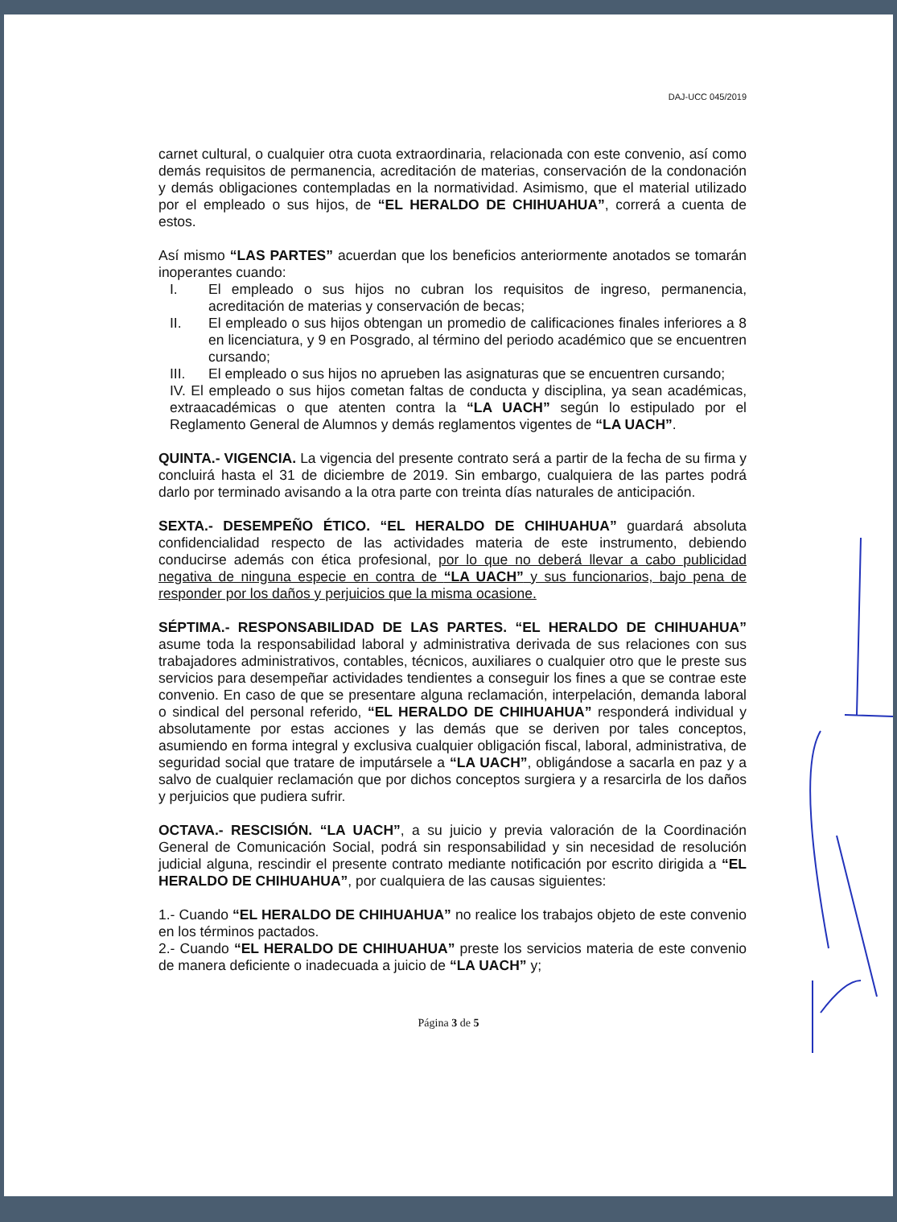DAJ-UCC 045/2019
carnet cultural, o cualquier otra cuota extraordinaria, relacionada con este convenio, así como demás requisitos de permanencia, acreditación de materias, conservación de la condonación y demás obligaciones contempladas en la normatividad. Asimismo, que el material utilizado por el empleado o sus hijos, de “EL HERALDO DE CHIHUAHUA”, correrá a cuenta de estos.
Así mismo “LAS PARTES” acuerdan que los beneficios anteriormente anotados se tomarán inoperantes cuando:
I. El empleado o sus hijos no cubran los requisitos de ingreso, permanencia, acreditación de materias y conservación de becas;
II. El empleado o sus hijos obtengan un promedio de calificaciones finales inferiores a 8 en licenciatura, y 9 en Posgrado, al término del periodo académico que se encuentren cursando;
III. El empleado o sus hijos no aprueben las asignaturas que se encuentren cursando;
IV. El empleado o sus hijos cometan faltas de conducta y disciplina, ya sean académicas, extraacadémicas o que atenten contra la “LA UACH” según lo estipulado por el Reglamento General de Alumnos y demás reglamentos vigentes de “LA UACH”.
QUINTA.- VIGENCIA. La vigencia del presente contrato será a partir de la fecha de su firma y concluirá hasta el 31 de diciembre de 2019. Sin embargo, cualquiera de las partes podrá darlo por terminado avisando a la otra parte con treinta días naturales de anticipación.
SEXTA.- DESEMPEÑO ÉTICO. “EL HERALDO DE CHIHUAHUA” guardará absoluta confidencialidad respecto de las actividades materia de este instrumento, debiendo conducirse además con ética profesional, por lo que no deberá llevar a cabo publicidad negativa de ninguna especie en contra de “LA UACH” y sus funcionarios, bajo pena de responder por los daños y perjuicios que la misma ocasione.
SÉPTIMA.- RESPONSABILIDAD DE LAS PARTES. “EL HERALDO DE CHIHUAHUA” asume toda la responsabilidad laboral y administrativa derivada de sus relaciones con sus trabajadores administrativos, contables, técnicos, auxiliares o cualquier otro que le preste sus servicios para desempeñar actividades tendientes a conseguir los fines a que se contrae este convenio. En caso de que se presentare alguna reclamación, interpelación, demanda laboral o sindical del personal referido, “EL HERALDO DE CHIHUAHUA” responderá individual y absolutamente por estas acciones y las demás que se deriven por tales conceptos, asumiendo en forma integral y exclusiva cualquier obligación fiscal, laboral, administrativa, de seguridad social que tratare de imputársele a “LA UACH”, obligándose a sacarla en paz y a salvo de cualquier reclamación que por dichos conceptos surgiera y a resarcirla de los daños y perjuicios que pudiera sufrir.
OCTAVA.- RESCISIÓN. “LA UACH”, a su juicio y previa valoración de la Coordinación General de Comunicación Social, podrá sin responsabilidad y sin necesidad de resolución judicial alguna, rescindir el presente contrato mediante notificación por escrito dirigida a “EL HERALDO DE CHIHUAHUA”, por cualquiera de las causas siguientes:
1.- Cuando “EL HERALDO DE CHIHUAHUA” no realice los trabajos objeto de este convenio en los términos pactados.
2.- Cuando “EL HERALDO DE CHIHUAHUA” preste los servicios materia de este convenio de manera deficiente o inadecuada a juicio de “LA UACH” y;
Página 3 de 5